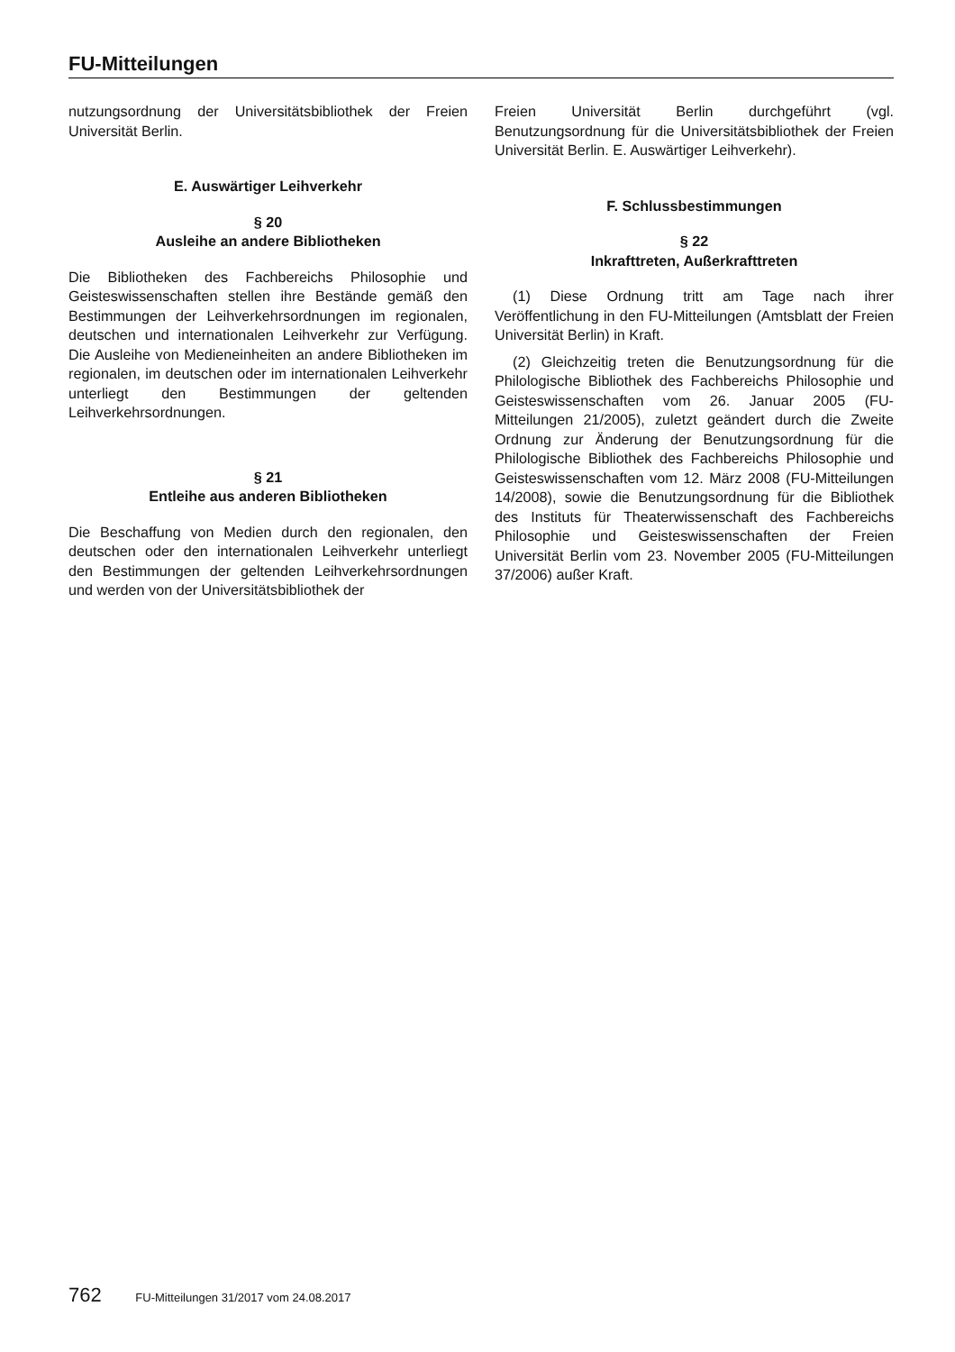FU-Mitteilungen
nutzungsordnung der Universitätsbibliothek der Freien Universität Berlin.
E. Auswärtiger Leihverkehr
§ 20
Ausleihe an andere Bibliotheken
Die Bibliotheken des Fachbereichs Philosophie und Geisteswissenschaften stellen ihre Bestände gemäß den Bestimmungen der Leihverkehrsordnungen im regionalen, deutschen und internationalen Leihverkehr zur Verfügung. Die Ausleihe von Medieneinheiten an andere Bibliotheken im regionalen, im deutschen oder im internationalen Leihverkehr unterliegt den Bestimmungen der geltenden Leihverkehrsordnungen.
§ 21
Entleihe aus anderen Bibliotheken
Die Beschaffung von Medien durch den regionalen, den deutschen oder den internationalen Leihverkehr unterliegt den Bestimmungen der geltenden Leihverkehrsordnungen und werden von der Universitätsbibliothek der
Freien Universität Berlin durchgeführt (vgl. Benutzungsordnung für die Universitätsbibliothek der Freien Universität Berlin. E. Auswärtiger Leihverkehr).
F. Schlussbestimmungen
§ 22
Inkrafttreten, Außerkrafttreten
(1) Diese Ordnung tritt am Tage nach ihrer Veröffentlichung in den FU-Mitteilungen (Amtsblatt der Freien Universität Berlin) in Kraft.
(2) Gleichzeitig treten die Benutzungsordnung für die Philologische Bibliothek des Fachbereichs Philosophie und Geisteswissenschaften vom 26. Januar 2005 (FU-Mitteilungen 21/2005), zuletzt geändert durch die Zweite Ordnung zur Änderung der Benutzungsordnung für die Philologische Bibliothek des Fachbereichs Philosophie und Geisteswissenschaften vom 12. März 2008 (FU-Mitteilungen 14/2008), sowie die Benutzungsordnung für die Bibliothek des Instituts für Theaterwissenschaft des Fachbereichs Philosophie und Geisteswissenschaften der Freien Universität Berlin vom 23. November 2005 (FU-Mitteilungen 37/2006) außer Kraft.
762 FU-Mitteilungen 31/2017 vom 24.08.2017